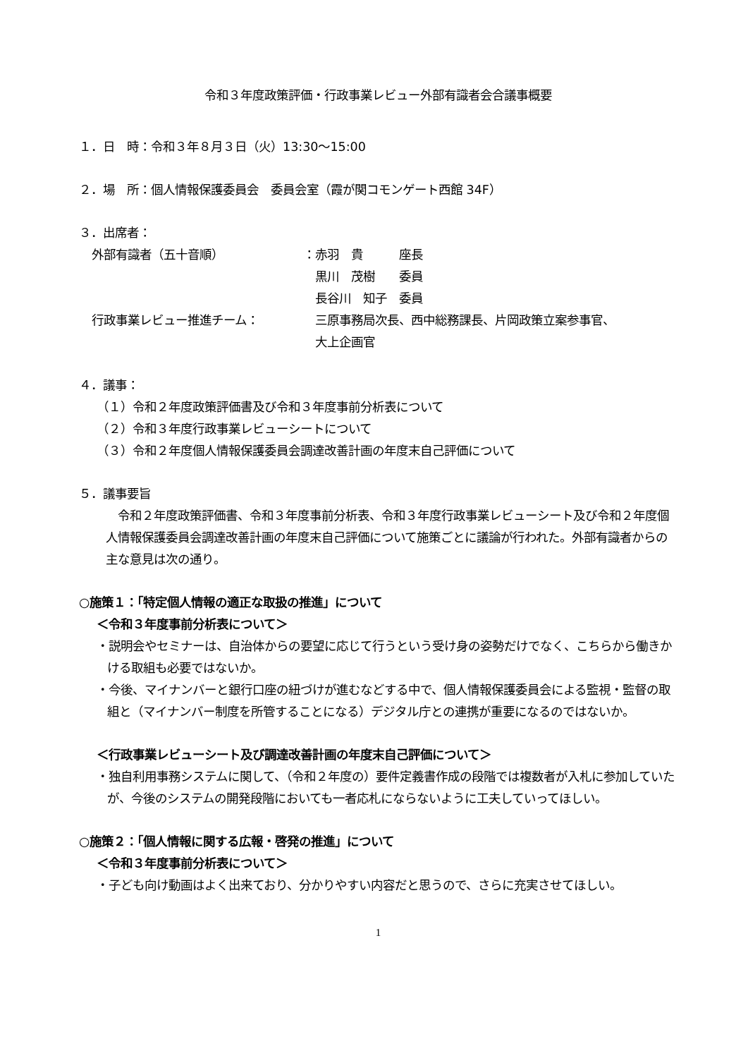令和３年度政策評価・行政事業レビュー外部有識者会合議事概要
１．日　時：令和３年８月３日（火）13:30～15:00
２．場　所：個人情報保護委員会　委員会室（霞が関コモンゲート西館 34F）
３．出席者：
| 外部有識者（五十音順） | ：赤羽 貴 座長 |
| | 黒川 茂樹 委員 |
| | 長谷川 知子 委員 |
| 行政事業レビュー推進チーム： | 三原事務局次長、西中総務課長、片岡政策立案参事官、 |
| | 大上企画官 |
４．議事：
（１）令和２年度政策評価書及び令和３年度事前分析表について
（２）令和３年度行政事業レビューシートについて
（３）令和２年度個人情報保護委員会調達改善計画の年度末自己評価について
５．議事要旨
令和２年度政策評価書、令和３年度事前分析表、令和３年度行政事業レビューシート及び令和２年度個人情報保護委員会調達改善計画の年度末自己評価について施策ごとに議論が行われた。外部有識者からの主な意見は次の通り。
○施策１：「特定個人情報の適正な取扱の推進」について
＜令和３年度事前分析表について＞
・説明会やセミナーは、自治体からの要望に応じて行うという受け身の姿勢だけでなく、こちらから働きかける取組も必要ではないか。
・今後、マイナンバーと銀行口座の紐づけが進むなどする中で、個人情報保護委員会による監視・監督の取組と（マイナンバー制度を所管することになる）デジタル庁との連携が重要になるのではないか。
＜行政事業レビューシート及び調達改善計画の年度末自己評価について＞
・独自利用事務システムに関して、（令和２年度の）要件定義書作成の段階では複数者が入札に参加していたが、今後のシステムの開発段階においても一者応札にならないように工夫していってほしい。
○施策２：「個人情報に関する広報・啓発の推進」について
＜令和３年度事前分析表について＞
・子ども向け動画はよく出来ており、分かりやすい内容だと思うので、さらに充実させてほしい。
1